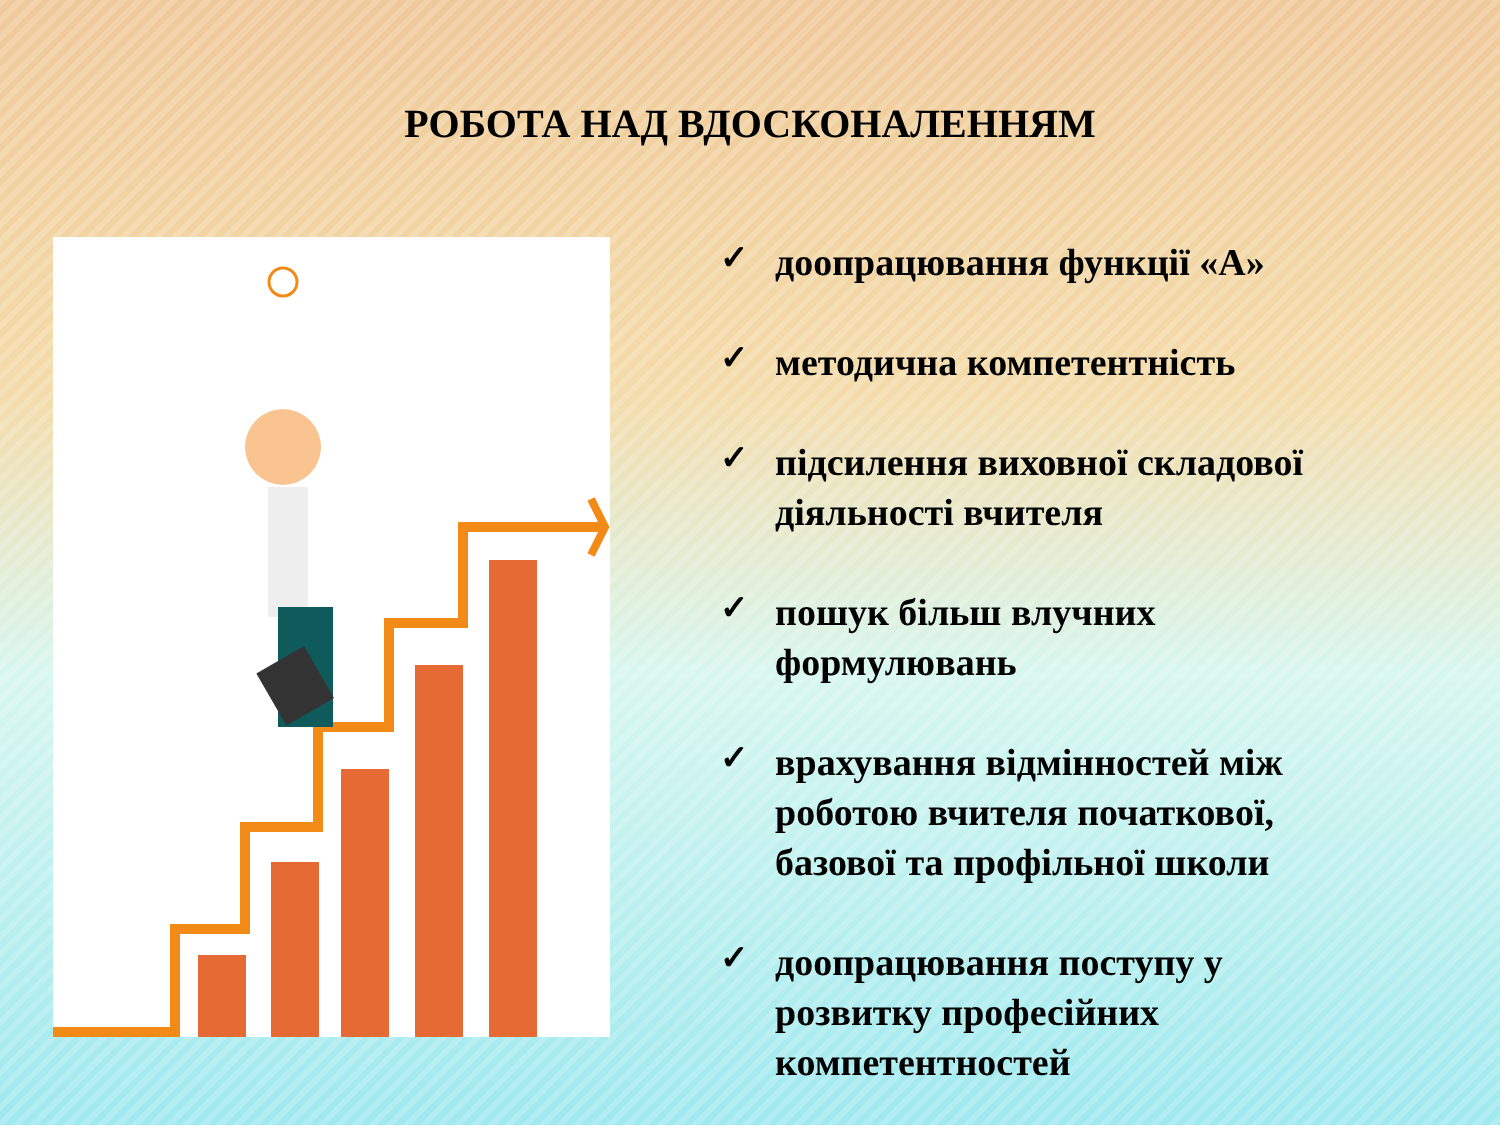РОБОТА НАД ВДОСКОНАЛЕННЯМ
✓ доопрацювання функції «А»
✓ методична компетентність
✓ підсилення виховної складової діяльності вчителя
✓ пошук більш влучних формулювань
✓ врахування відмінностей між роботою вчителя початкової, базової та профільної школи
✓ доопрацювання поступу у розвитку професійних компетентностей